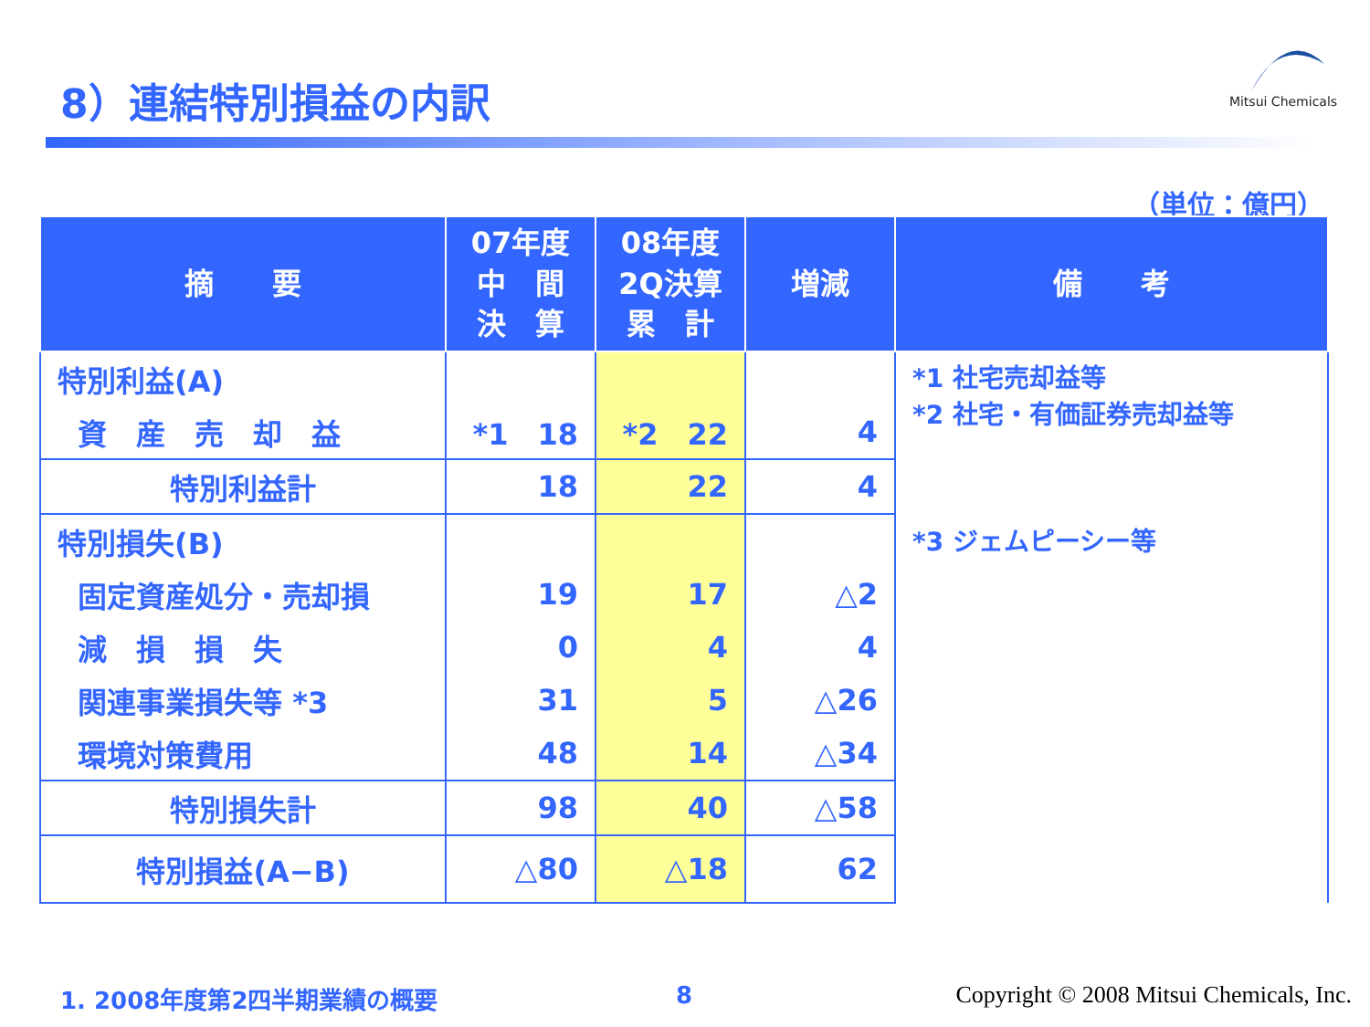8）連結特別損益の内訳
Mitsui Chemicals
（単位：億円）
| 摘 要 | 07年度 中 間 決 算 | 08年度 2Q決算 累 計 | 増減 | 備 考 |
| --- | --- | --- | --- | --- |
| 特別利益(A) | | | | *1 社宅売却益等 *2 社宅・有価証券売却益等 *3 ジェムピーシー等 |
| 資 産 売 却 益 | *1 18 | *2 22 | 4 | |
| 特別利益計 | 18 | 22 | 4 | |
| 特別損失(B) | | | | |
| 固定資産処分・売却損 | 19 | 17 | △2 | |
| 減 損 損 失 | 0 | 4 | 4 | |
| 関連事業損失等 *3 | 31 | 5 | △26 | |
| 環境対策費用 | 48 | 14 | △34 | |
| 特別損失計 | 98 | 40 | △58 | |
| 特別損益(A−B) | △80 | △18 | 62 | |
1. 2008年度第2四半期業績の概要 8
Copyright © 2008 Mitsui Chemicals, Inc.